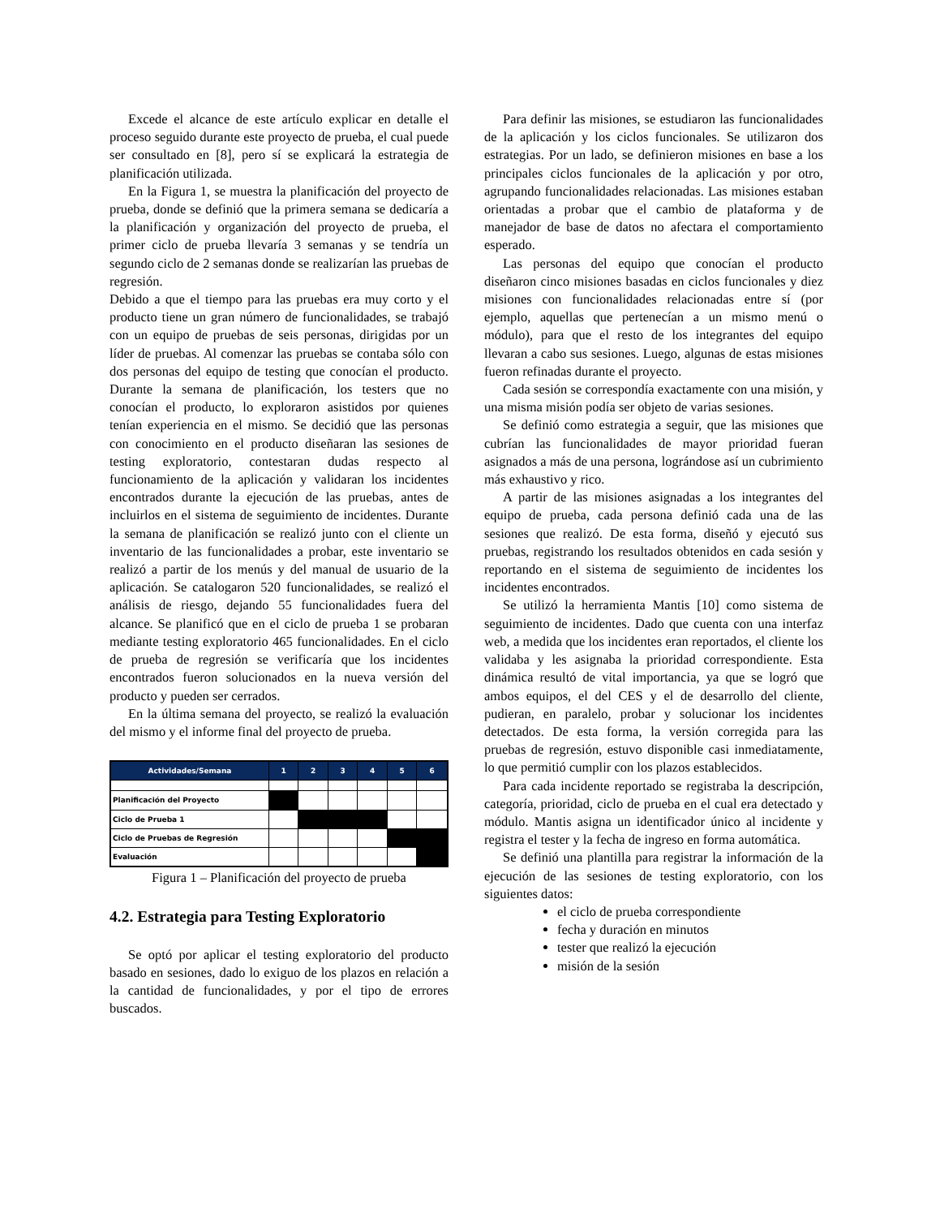Excede el alcance de este artículo explicar en detalle el proceso seguido durante este proyecto de prueba, el cual puede ser consultado en [8], pero sí se explicará la estrategia de planificación utilizada.
En la Figura 1, se muestra la planificación del proyecto de prueba, donde se definió que la primera semana se dedicaría a la planificación y organización del proyecto de prueba, el primer ciclo de prueba llevaría 3 semanas y se tendría un segundo ciclo de 2 semanas donde se realizarían las pruebas de regresión.
Debido a que el tiempo para las pruebas era muy corto y el producto tiene un gran número de funcionalidades, se trabajó con un equipo de pruebas de seis personas, dirigidas por un líder de pruebas. Al comenzar las pruebas se contaba sólo con dos personas del equipo de testing que conocían el producto. Durante la semana de planificación, los testers que no conocían el producto, lo exploraron asistidos por quienes tenían experiencia en el mismo. Se decidió que las personas con conocimiento en el producto diseñaran las sesiones de testing exploratorio, contestaran dudas respecto al funcionamiento de la aplicación y validaran los incidentes encontrados durante la ejecución de las pruebas, antes de incluirlos en el sistema de seguimiento de incidentes. Durante la semana de planificación se realizó junto con el cliente un inventario de las funcionalidades a probar, este inventario se realizó a partir de los menús y del manual de usuario de la aplicación. Se catalogaron 520 funcionalidades, se realizó el análisis de riesgo, dejando 55 funcionalidades fuera del alcance. Se planificó que en el ciclo de prueba 1 se probaran mediante testing exploratorio 465 funcionalidades. En el ciclo de prueba de regresión se verificaría que los incidentes encontrados fueron solucionados en la nueva versión del producto y pueden ser cerrados.
En la última semana del proyecto, se realizó la evaluación del mismo y el informe final del proyecto de prueba.
| Actividades/Semana | 1 | 2 | 3 | 4 | 5 | 6 |
| --- | --- | --- | --- | --- | --- | --- |
| Planificación del Proyecto | | | | | | |
| Ciclo de Prueba 1 | | | | | | |
| Ciclo de Pruebas de Regresión | | | | | | |
| Evaluación | | | | | | |
Figura 1 – Planificación del proyecto de prueba
4.2. Estrategia para Testing Exploratorio
Se optó por aplicar el testing exploratorio del producto basado en sesiones, dado lo exiguo de los plazos en relación a la cantidad de funcionalidades, y por el tipo de errores buscados.
Para definir las misiones, se estudiaron las funcionalidades de la aplicación y los ciclos funcionales. Se utilizaron dos estrategias. Por un lado, se definieron misiones en base a los principales ciclos funcionales de la aplicación y por otro, agrupando funcionalidades relacionadas. Las misiones estaban orientadas a probar que el cambio de plataforma y de manejador de base de datos no afectara el comportamiento esperado.
Las personas del equipo que conocían el producto diseñaron cinco misiones basadas en ciclos funcionales y diez misiones con funcionalidades relacionadas entre sí (por ejemplo, aquellas que pertenecían a un mismo menú o módulo), para que el resto de los integrantes del equipo llevaran a cabo sus sesiones. Luego, algunas de estas misiones fueron refinadas durante el proyecto.
Cada sesión se correspondía exactamente con una misión, y una misma misión podía ser objeto de varias sesiones.
Se definió como estrategia a seguir, que las misiones que cubrían las funcionalidades de mayor prioridad fueran asignados a más de una persona, lográndose así un cubrimiento más exhaustivo y rico.
A partir de las misiones asignadas a los integrantes del equipo de prueba, cada persona definió cada una de las sesiones que realizó. De esta forma, diseñó y ejecutó sus pruebas, registrando los resultados obtenidos en cada sesión y reportando en el sistema de seguimiento de incidentes los incidentes encontrados.
Se utilizó la herramienta Mantis [10] como sistema de seguimiento de incidentes. Dado que cuenta con una interfaz web, a medida que los incidentes eran reportados, el cliente los validaba y les asignaba la prioridad correspondiente. Esta dinámica resultó de vital importancia, ya que se logró que ambos equipos, el del CES y el de desarrollo del cliente, pudieran, en paralelo, probar y solucionar los incidentes detectados. De esta forma, la versión corregida para las pruebas de regresión, estuvo disponible casi inmediatamente, lo que permitió cumplir con los plazos establecidos.
Para cada incidente reportado se registraba la descripción, categoría, prioridad, ciclo de prueba en el cual era detectado y módulo. Mantis asigna un identificador único al incidente y registra el tester y la fecha de ingreso en forma automática.
Se definió una plantilla para registrar la información de la ejecución de las sesiones de testing exploratorio, con los siguientes datos:
el ciclo de prueba correspondiente
fecha y duración en minutos
tester que realizó la ejecución
misión de la sesión